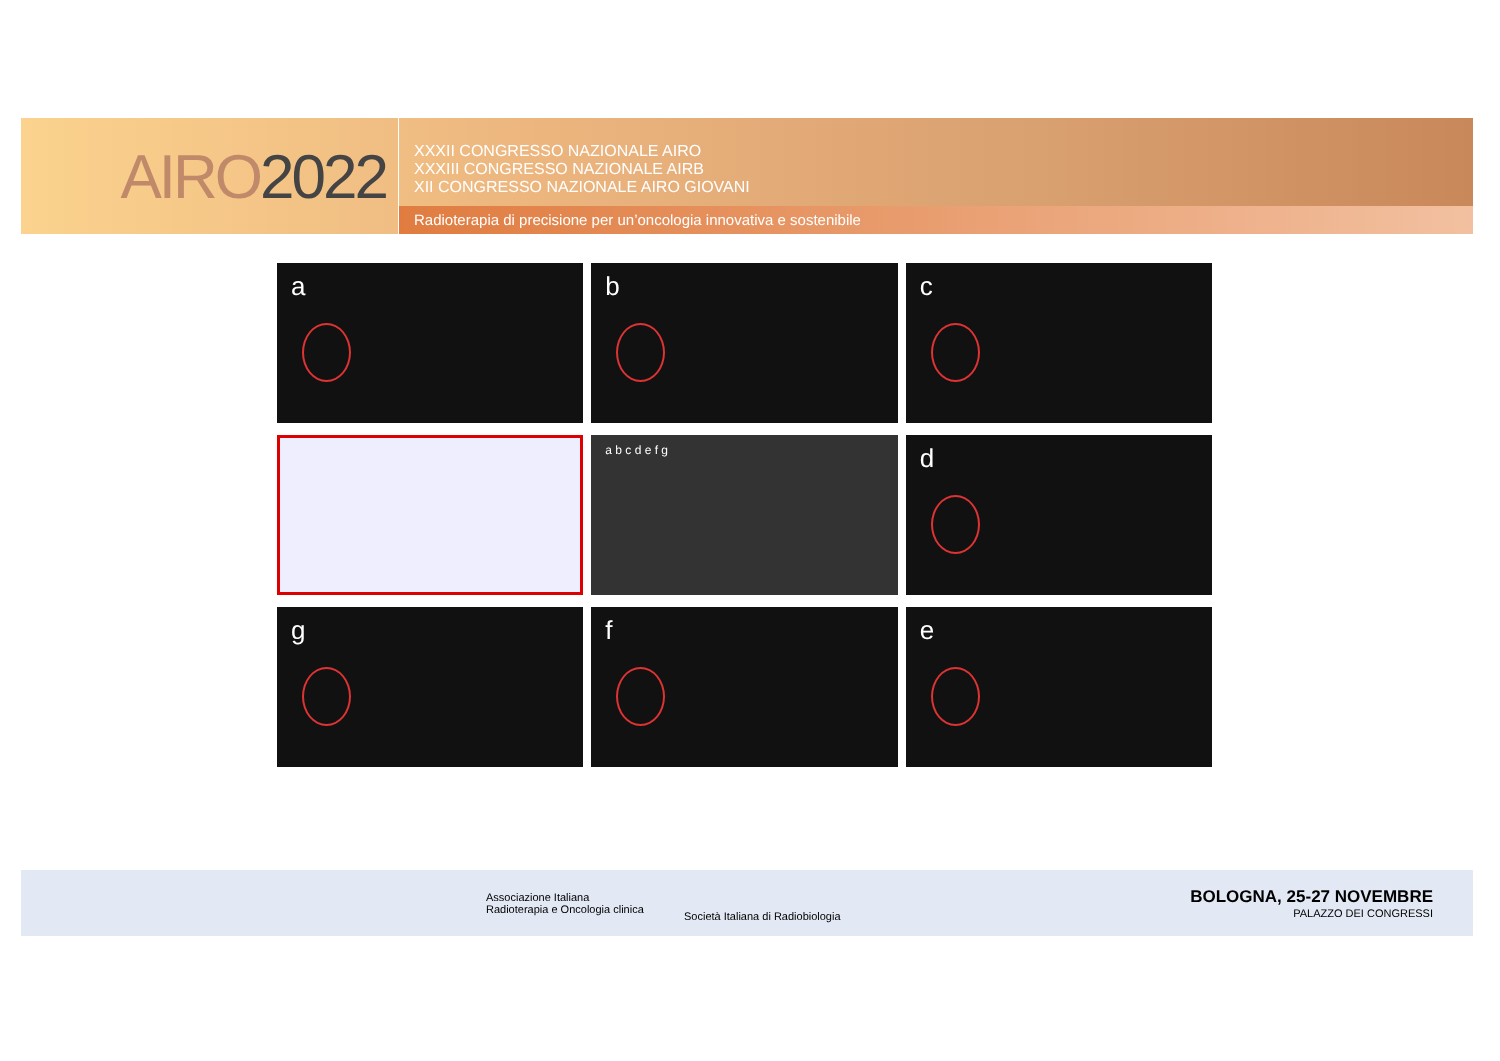AIRO 2022
XXXII CONGRESSO NAZIONALE AIRO
XXXIII CONGRESSO NAZIONALE AIRB
XII CONGRESSO NAZIONALE AIRO GIOVANI
Radioterapia di precisione per un’oncologia innovativa e sostenibile
a
b
c
a b c d e f g
d
g
f
e
Associazione Italiana
Radioterapia e Oncologia clinica
Società Italiana di Radiobiologia
BOLOGNA, 25-27 NOVEMBRE
PALAZZO DEI CONGRESSI